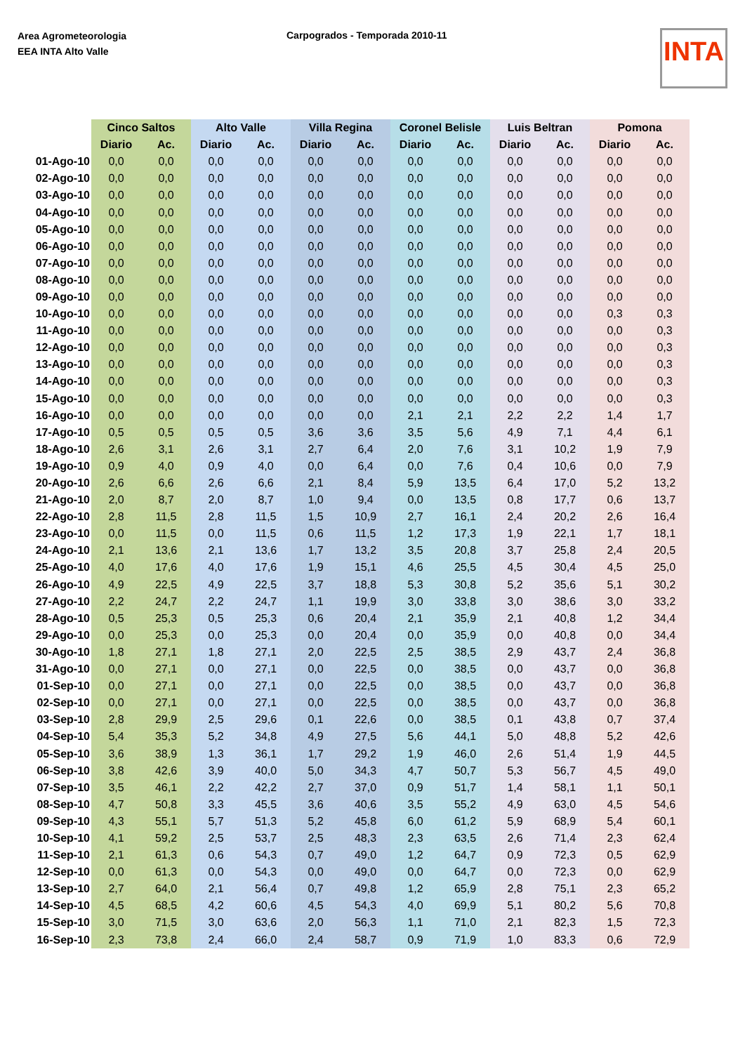Area Agrometeorologia
EEA INTA Alto Valle
Carpogrados - Temporada 2010-11
INTA
| | Cinco Saltos | | Alto Valle | | Villa Regina | | Coronel Belisle | | Luis Beltran | | Pomona | |
| --- | --- | --- | --- | --- | --- | --- | --- | --- | --- | --- | --- | --- |
| | Diario | Ac. | Diario | Ac. | Diario | Ac. | Diario | Ac. | Diario | Ac. | Diario | Ac. |
| 01-Ago-10 | 0,0 | 0,0 | 0,0 | 0,0 | 0,0 | 0,0 | 0,0 | 0,0 | 0,0 | 0,0 | 0,0 | 0,0 |
| 02-Ago-10 | 0,0 | 0,0 | 0,0 | 0,0 | 0,0 | 0,0 | 0,0 | 0,0 | 0,0 | 0,0 | 0,0 | 0,0 |
| 03-Ago-10 | 0,0 | 0,0 | 0,0 | 0,0 | 0,0 | 0,0 | 0,0 | 0,0 | 0,0 | 0,0 | 0,0 | 0,0 |
| 04-Ago-10 | 0,0 | 0,0 | 0,0 | 0,0 | 0,0 | 0,0 | 0,0 | 0,0 | 0,0 | 0,0 | 0,0 | 0,0 |
| 05-Ago-10 | 0,0 | 0,0 | 0,0 | 0,0 | 0,0 | 0,0 | 0,0 | 0,0 | 0,0 | 0,0 | 0,0 | 0,0 |
| 06-Ago-10 | 0,0 | 0,0 | 0,0 | 0,0 | 0,0 | 0,0 | 0,0 | 0,0 | 0,0 | 0,0 | 0,0 | 0,0 |
| 07-Ago-10 | 0,0 | 0,0 | 0,0 | 0,0 | 0,0 | 0,0 | 0,0 | 0,0 | 0,0 | 0,0 | 0,0 | 0,0 |
| 08-Ago-10 | 0,0 | 0,0 | 0,0 | 0,0 | 0,0 | 0,0 | 0,0 | 0,0 | 0,0 | 0,0 | 0,0 | 0,0 |
| 09-Ago-10 | 0,0 | 0,0 | 0,0 | 0,0 | 0,0 | 0,0 | 0,0 | 0,0 | 0,0 | 0,0 | 0,0 | 0,0 |
| 10-Ago-10 | 0,0 | 0,0 | 0,0 | 0,0 | 0,0 | 0,0 | 0,0 | 0,0 | 0,0 | 0,0 | 0,3 | 0,3 |
| 11-Ago-10 | 0,0 | 0,0 | 0,0 | 0,0 | 0,0 | 0,0 | 0,0 | 0,0 | 0,0 | 0,0 | 0,0 | 0,3 |
| 12-Ago-10 | 0,0 | 0,0 | 0,0 | 0,0 | 0,0 | 0,0 | 0,0 | 0,0 | 0,0 | 0,0 | 0,0 | 0,3 |
| 13-Ago-10 | 0,0 | 0,0 | 0,0 | 0,0 | 0,0 | 0,0 | 0,0 | 0,0 | 0,0 | 0,0 | 0,0 | 0,3 |
| 14-Ago-10 | 0,0 | 0,0 | 0,0 | 0,0 | 0,0 | 0,0 | 0,0 | 0,0 | 0,0 | 0,0 | 0,0 | 0,3 |
| 15-Ago-10 | 0,0 | 0,0 | 0,0 | 0,0 | 0,0 | 0,0 | 0,0 | 0,0 | 0,0 | 0,0 | 0,0 | 0,3 |
| 16-Ago-10 | 0,0 | 0,0 | 0,0 | 0,0 | 0,0 | 0,0 | 2,1 | 2,1 | 2,2 | 2,2 | 1,4 | 1,7 |
| 17-Ago-10 | 0,5 | 0,5 | 0,5 | 0,5 | 3,6 | 3,6 | 3,5 | 5,6 | 4,9 | 7,1 | 4,4 | 6,1 |
| 18-Ago-10 | 2,6 | 3,1 | 2,6 | 3,1 | 2,7 | 6,4 | 2,0 | 7,6 | 3,1 | 10,2 | 1,9 | 7,9 |
| 19-Ago-10 | 0,9 | 4,0 | 0,9 | 4,0 | 0,0 | 6,4 | 0,0 | 7,6 | 0,4 | 10,6 | 0,0 | 7,9 |
| 20-Ago-10 | 2,6 | 6,6 | 2,6 | 6,6 | 2,1 | 8,4 | 5,9 | 13,5 | 6,4 | 17,0 | 5,2 | 13,2 |
| 21-Ago-10 | 2,0 | 8,7 | 2,0 | 8,7 | 1,0 | 9,4 | 0,0 | 13,5 | 0,8 | 17,7 | 0,6 | 13,7 |
| 22-Ago-10 | 2,8 | 11,5 | 2,8 | 11,5 | 1,5 | 10,9 | 2,7 | 16,1 | 2,4 | 20,2 | 2,6 | 16,4 |
| 23-Ago-10 | 0,0 | 11,5 | 0,0 | 11,5 | 0,6 | 11,5 | 1,2 | 17,3 | 1,9 | 22,1 | 1,7 | 18,1 |
| 24-Ago-10 | 2,1 | 13,6 | 2,1 | 13,6 | 1,7 | 13,2 | 3,5 | 20,8 | 3,7 | 25,8 | 2,4 | 20,5 |
| 25-Ago-10 | 4,0 | 17,6 | 4,0 | 17,6 | 1,9 | 15,1 | 4,6 | 25,5 | 4,5 | 30,4 | 4,5 | 25,0 |
| 26-Ago-10 | 4,9 | 22,5 | 4,9 | 22,5 | 3,7 | 18,8 | 5,3 | 30,8 | 5,2 | 35,6 | 5,1 | 30,2 |
| 27-Ago-10 | 2,2 | 24,7 | 2,2 | 24,7 | 1,1 | 19,9 | 3,0 | 33,8 | 3,0 | 38,6 | 3,0 | 33,2 |
| 28-Ago-10 | 0,5 | 25,3 | 0,5 | 25,3 | 0,6 | 20,4 | 2,1 | 35,9 | 2,1 | 40,8 | 1,2 | 34,4 |
| 29-Ago-10 | 0,0 | 25,3 | 0,0 | 25,3 | 0,0 | 20,4 | 0,0 | 35,9 | 0,0 | 40,8 | 0,0 | 34,4 |
| 30-Ago-10 | 1,8 | 27,1 | 1,8 | 27,1 | 2,0 | 22,5 | 2,5 | 38,5 | 2,9 | 43,7 | 2,4 | 36,8 |
| 31-Ago-10 | 0,0 | 27,1 | 0,0 | 27,1 | 0,0 | 22,5 | 0,0 | 38,5 | 0,0 | 43,7 | 0,0 | 36,8 |
| 01-Sep-10 | 0,0 | 27,1 | 0,0 | 27,1 | 0,0 | 22,5 | 0,0 | 38,5 | 0,0 | 43,7 | 0,0 | 36,8 |
| 02-Sep-10 | 0,0 | 27,1 | 0,0 | 27,1 | 0,0 | 22,5 | 0,0 | 38,5 | 0,0 | 43,7 | 0,0 | 36,8 |
| 03-Sep-10 | 2,8 | 29,9 | 2,5 | 29,6 | 0,1 | 22,6 | 0,0 | 38,5 | 0,1 | 43,8 | 0,7 | 37,4 |
| 04-Sep-10 | 5,4 | 35,3 | 5,2 | 34,8 | 4,9 | 27,5 | 5,6 | 44,1 | 5,0 | 48,8 | 5,2 | 42,6 |
| 05-Sep-10 | 3,6 | 38,9 | 1,3 | 36,1 | 1,7 | 29,2 | 1,9 | 46,0 | 2,6 | 51,4 | 1,9 | 44,5 |
| 06-Sep-10 | 3,8 | 42,6 | 3,9 | 40,0 | 5,0 | 34,3 | 4,7 | 50,7 | 5,3 | 56,7 | 4,5 | 49,0 |
| 07-Sep-10 | 3,5 | 46,1 | 2,2 | 42,2 | 2,7 | 37,0 | 0,9 | 51,7 | 1,4 | 58,1 | 1,1 | 50,1 |
| 08-Sep-10 | 4,7 | 50,8 | 3,3 | 45,5 | 3,6 | 40,6 | 3,5 | 55,2 | 4,9 | 63,0 | 4,5 | 54,6 |
| 09-Sep-10 | 4,3 | 55,1 | 5,7 | 51,3 | 5,2 | 45,8 | 6,0 | 61,2 | 5,9 | 68,9 | 5,4 | 60,1 |
| 10-Sep-10 | 4,1 | 59,2 | 2,5 | 53,7 | 2,5 | 48,3 | 2,3 | 63,5 | 2,6 | 71,4 | 2,3 | 62,4 |
| 11-Sep-10 | 2,1 | 61,3 | 0,6 | 54,3 | 0,7 | 49,0 | 1,2 | 64,7 | 0,9 | 72,3 | 0,5 | 62,9 |
| 12-Sep-10 | 0,0 | 61,3 | 0,0 | 54,3 | 0,0 | 49,0 | 0,0 | 64,7 | 0,0 | 72,3 | 0,0 | 62,9 |
| 13-Sep-10 | 2,7 | 64,0 | 2,1 | 56,4 | 0,7 | 49,8 | 1,2 | 65,9 | 2,8 | 75,1 | 2,3 | 65,2 |
| 14-Sep-10 | 4,5 | 68,5 | 4,2 | 60,6 | 4,5 | 54,3 | 4,0 | 69,9 | 5,1 | 80,2 | 5,6 | 70,8 |
| 15-Sep-10 | 3,0 | 71,5 | 3,0 | 63,6 | 2,0 | 56,3 | 1,1 | 71,0 | 2,1 | 82,3 | 1,5 | 72,3 |
| 16-Sep-10 | 2,3 | 73,8 | 2,4 | 66,0 | 2,4 | 58,7 | 0,9 | 71,9 | 1,0 | 83,3 | 0,6 | 72,9 |